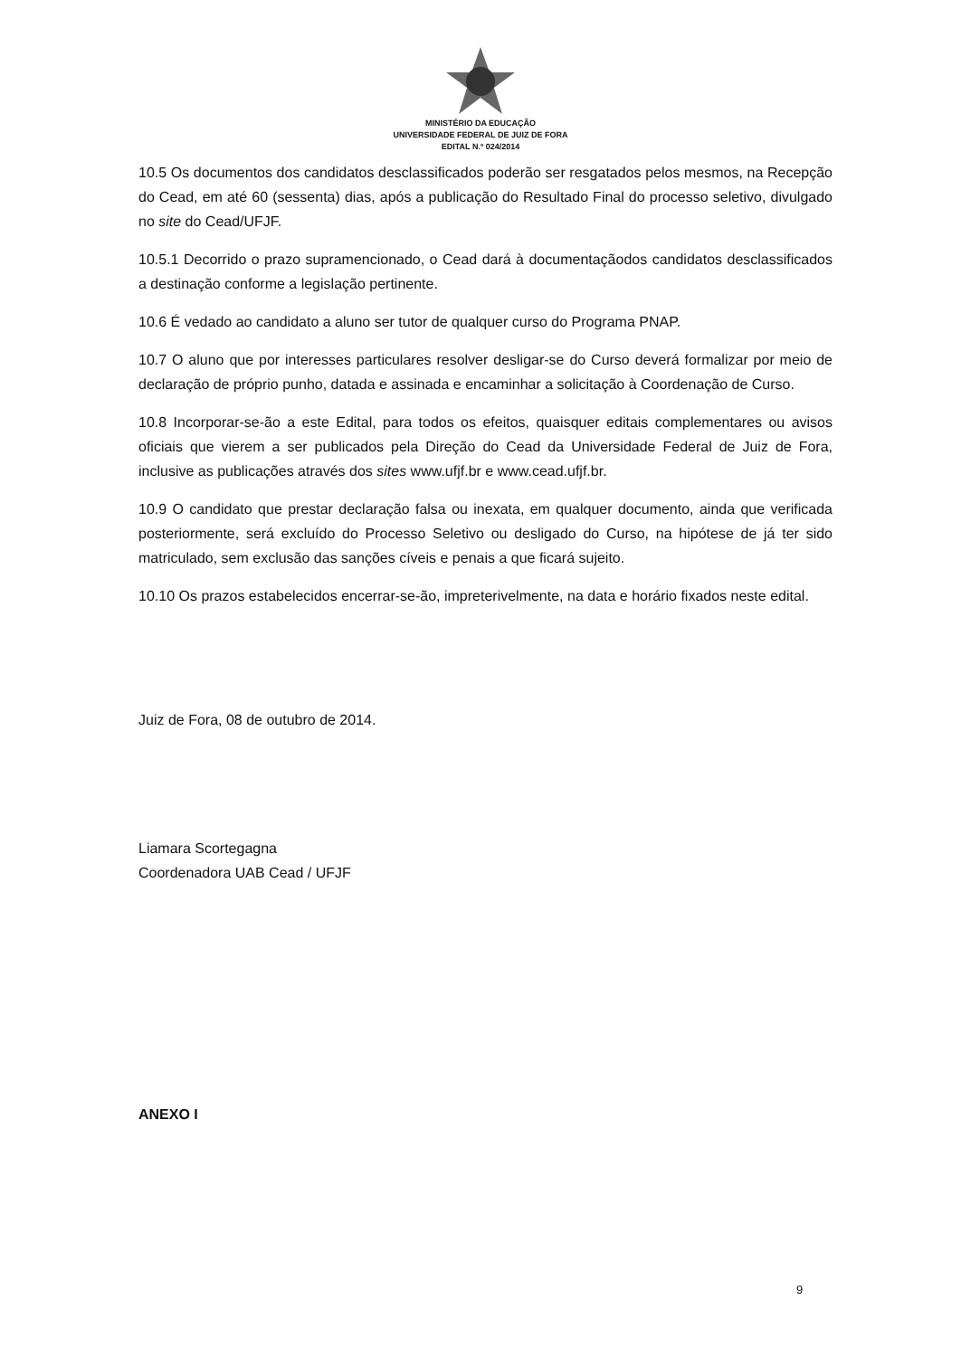MINISTÉRIO DA EDUCAÇÃO
UNIVERSIDADE FEDERAL DE JUIZ DE FORA
EDITAL N.º 024/2014
10.5 Os documentos dos candidatos desclassificados poderão ser resgatados pelos mesmos, na Recepção do Cead, em até 60 (sessenta) dias, após a publicação do Resultado Final do processo seletivo, divulgado no site do Cead/UFJF.
10.5.1 Decorrido o prazo supramencionado, o Cead dará à documentaçãodos candidatos desclassificados a destinação conforme a legislação pertinente.
10.6 É vedado ao candidato a aluno ser tutor de qualquer curso do Programa PNAP.
10.7 O aluno que por interesses particulares resolver desligar-se do Curso deverá formalizar por meio de declaração de próprio punho, datada e assinada e encaminhar a solicitação à Coordenação de Curso.
10.8 Incorporar-se-ão a este Edital, para todos os efeitos, quaisquer editais complementares ou avisos oficiais que vierem a ser publicados pela Direção do Cead da Universidade Federal de Juiz de Fora, inclusive as publicações através dos sites www.ufjf.br e www.cead.ufjf.br.
10.9 O candidato que prestar declaração falsa ou inexata, em qualquer documento, ainda que verificada posteriormente, será excluído do Processo Seletivo ou desligado do Curso, na hipótese de já ter sido matriculado, sem exclusão das sanções cíveis e penais a que ficará sujeito.
10.10 Os prazos estabelecidos encerrar-se-ão, impreterivelmente, na data e horário fixados neste edital.
Juiz de Fora, 08 de outubro de 2014.
Liamara Scortegagna
Coordenadora UAB Cead / UFJF
ANEXO I
9